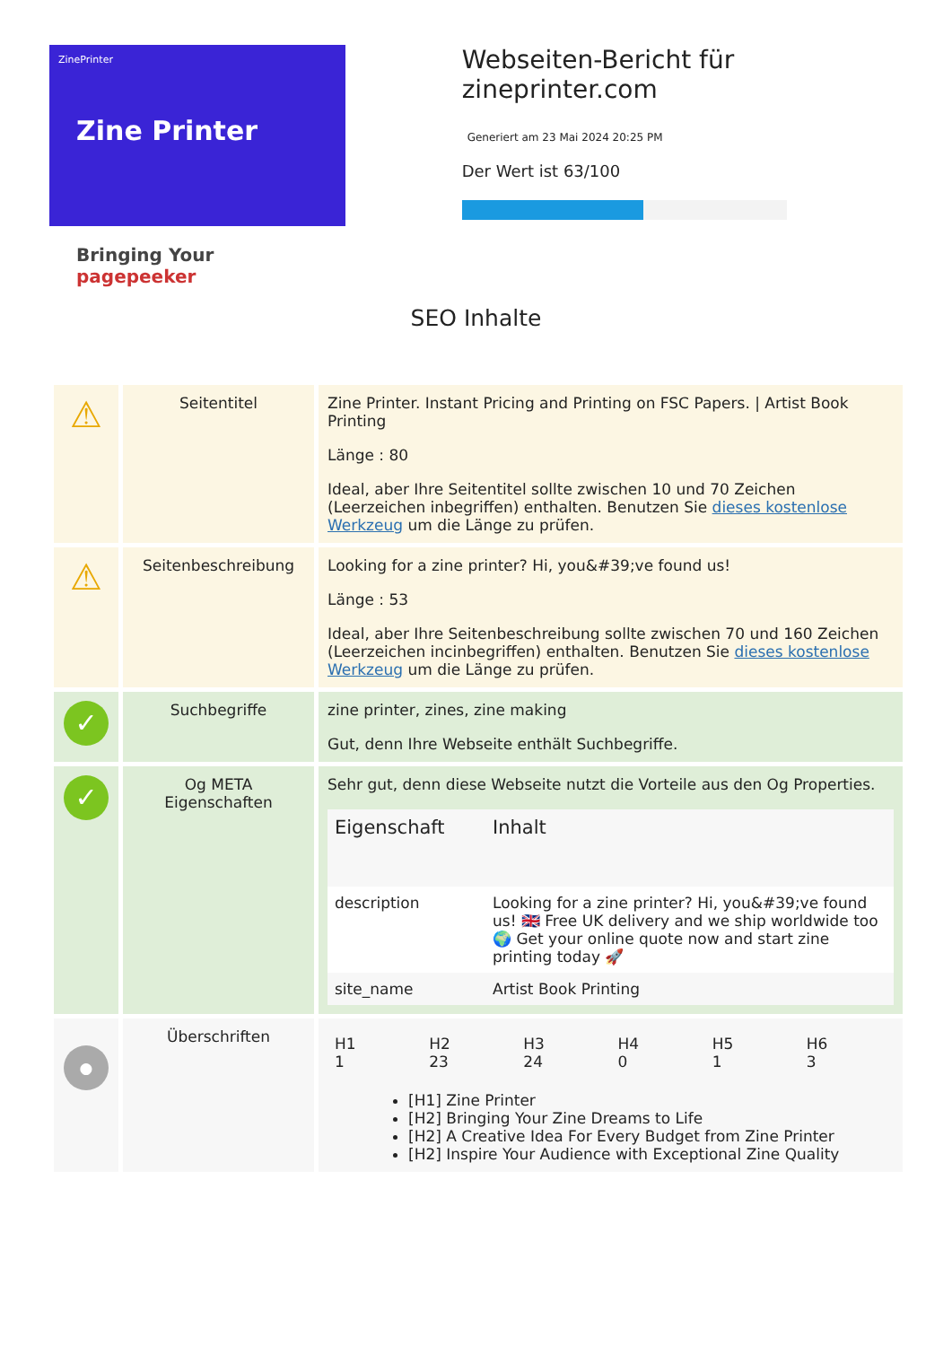ZinePrinter
Zine Printer
Bringing Your pagepeeker
Webseiten-Bericht für zineprinter.com
Generiert am 23 Mai 2024 20:25 PM
Der Wert ist 63/100
SEO Inhalte
| ⚠ | Seitentitel | Zine Printer. Instant Pricing and Printing on FSC Papers. / Artist Book Printing Länge : 80 Ideal, aber Ihre Seitentitel sollte zwischen 10 und 70 Zeichen (Leerzeichen inbegriffen) enthalten. Benutzen Sie dieses kostenlose Werkzeug um die Länge zu prüfen. |
| ⚠ | Seitenbeschreibung | Looking for a zine printer? Hi, you&#39;ve found us! Länge : 53 Ideal, aber Ihre Seitenbeschreibung sollte zwischen 70 und 160 Zeichen (Leerzeichen incinbegriffen) enthalten. Benutzen Sie dieses kostenlose Werkzeug um die Länge zu prüfen. |
| ✓ | Suchbegriffe | zine printer, zines, zine making Gut, denn Ihre Webseite enthält Suchbegriffe. |
| ✓ | Og META Eigenschaften | Sehr gut, denn diese Webseite nutzt die Vorteile aus den Og Properties. / Eigenschaft / Inhalt / / --- / --- / / description / Looking for a zine printer? Hi, you&#39;ve found us! 🇬🇧 Free UK delivery and we ship worldwide too 🌍 Get your online quote now and start zine printing today 🚀 / / site_name / Artist Book Printing / |
| ● | Überschriften | / H1 1 / H2 23 / H3 24 / H4 0 / H5 1 / H6 3 / [H1] Zine Printer [H2] Bringing Your Zine Dreams to Life [H2] A Creative Idea For Every Budget from Zine Printer [H2] Inspire Your Audience with Exceptional Zine Quality |